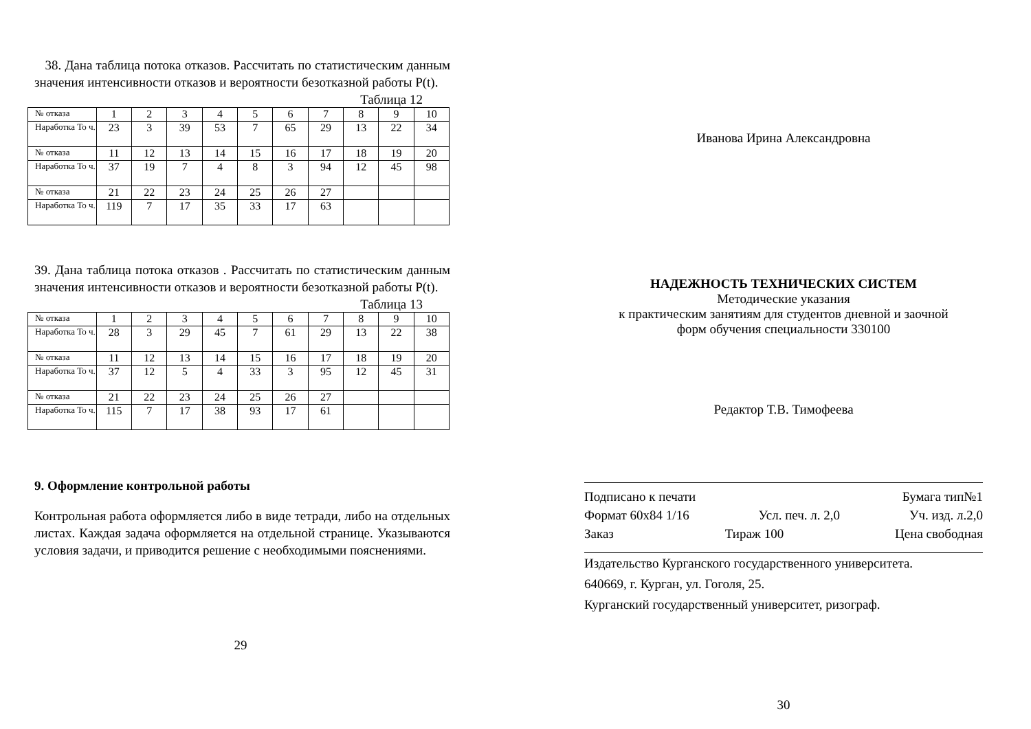38. Дана таблица потока отказов. Рассчитать по статистическим данным значения интенсивности отказов и вероятности безотказной работы P(t).
Таблица 12
| № отказа | 1 | 2 | 3 | 4 | 5 | 6 | 7 | 8 | 9 | 10 |
| Наработка То ч. | 23 | 3 | 39 | 53 | 7 | 65 | 29 | 13 | 22 | 34 |
| № отказа | 11 | 12 | 13 | 14 | 15 | 16 | 17 | 18 | 19 | 20 |
| Наработка То ч. | 37 | 19 | 7 | 4 | 8 | 3 | 94 | 12 | 45 | 98 |
| № отказа | 21 | 22 | 23 | 24 | 25 | 26 | 27 | | | |
| Наработка То ч. | 119 | 7 | 17 | 35 | 33 | 17 | 63 | | | |
39. Дана таблица потока отказов . Рассчитать по статистическим данным значения интенсивности отказов и вероятности безотказной работы P(t).
Таблица 13
| № отказа | 1 | 2 | 3 | 4 | 5 | 6 | 7 | 8 | 9 | 10 |
| Наработка То ч. | 28 | 3 | 29 | 45 | 7 | 61 | 29 | 13 | 22 | 38 |
| № отказа | 11 | 12 | 13 | 14 | 15 | 16 | 17 | 18 | 19 | 20 |
| Наработка То ч. | 37 | 12 | 5 | 4 | 33 | 3 | 95 | 12 | 45 | 31 |
| № отказа | 21 | 22 | 23 | 24 | 25 | 26 | 27 | | | |
| Наработка То ч. | 115 | 7 | 17 | 38 | 93 | 17 | 61 | | | |
9. Оформление контрольной работы
Контрольная работа оформляется либо в виде тетради, либо на отдельных листах. Каждая задача оформляется на отдельной странице. Указываются условия задачи, и приводится решение с необходимыми пояснениями.
29
Иванова Ирина Александровна
НАДЕЖНОСТЬ ТЕХНИЧЕСКИХ СИСТЕМ
Методические указания
к практическим занятиям для студентов дневной и заочной
форм обучения специальности 330100
Редактор Т.В. Тимофеева
Подписано к печати Бумага тип№1
Формат 60х84 1/16 Усл. печ. л. 2,0 Уч. изд. л.2,0
Заказ Тираж 100 Цена свободная
Издательство Курганского государственного университета.
640669, г. Курган, ул. Гоголя, 25.
Курганский государственный университет, ризограф.
30